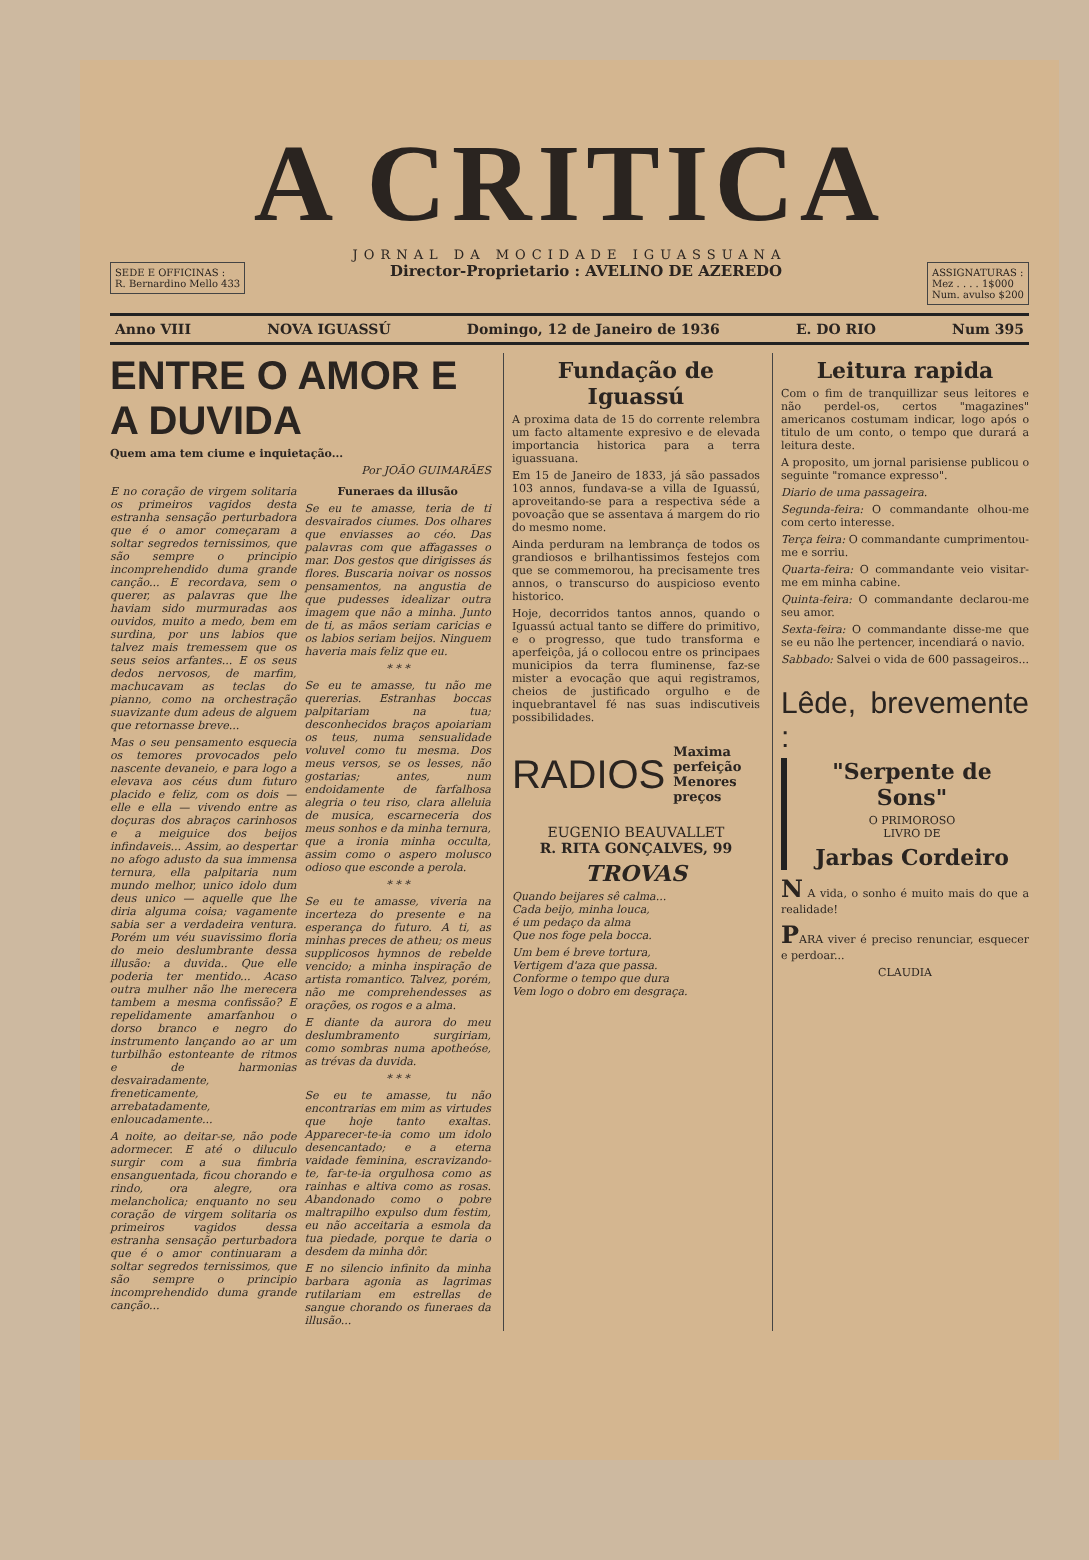A CRITICA
JORNAL DA MOCIDADE IGUASSUANA
SEDE E OFFICINAS :
R. Bernardino Mello 433
Director-Proprietario : AVELINO DE AZEREDO
ASSIGNATURAS :
Mez . . . . 1$000
Num. avulso $200
Anno VIII NOVA IGUASSÚ Domingo, 12 de Janeiro de 1936 E. DO RIO Num 395
ENTRE O AMOR E A DUVIDA
Quem ama tem ciume e inquietação...
Por JOÃO GUIMARÃES
E no coração de virgem solitaria os primeiros vagidos desta estranha sensação perturbadora que é o amor começaram a soltar segredos ternissimos, que são sempre o principio incomprehendido duma grande canção... E recordava, sem o querer, as palavras que lhe haviam sido murmuradas aos ouvidos, muito a medo, bem em surdina, por uns labios que talvez mais tremessem que os seus seios arfantes... E os seus dedos nervosos, de marfim, machucavam as teclas do pianno, como na orchestração suavizante dum adeus de alguem que retornasse breve...
Mas o seu pensamento esquecia os temores provocados pelo nascente devaneio, e para logo a elevava aos céus dum futuro placido e feliz, com os dois — elle e ella — vivendo entre as doçuras dos abraços carinhosos e a meiguice dos beijos infindaveis... Assim, ao despertar no afogo adusto da sua immensa ternura, ella palpitaria num mundo melhor, unico idolo dum deus unico — aquelle que lhe diria alguma coisa; vagamente sabia ser a verdadeira ventura. Porém um véu suavissimo floria do meio deslumbrante dessa illusão: a duvida.. Que elle poderia ter mentido... Acaso outra mulher não lhe merecera tambem a mesma confissão? E repelidamente amarfanhou o dorso branco e negro do instrumento lançando ao ar um turbilhão estonteante de ritmos e de harmonias desvairadamente, freneticamente, arrebatadamente, enloucadamente...
A noite, ao deitar-se, não pode adormecer. E até o diluculo surgir com a sua fimbria ensanguentada, ficou chorando e rindo, ora alegre, ora melancholica; enquanto no seu coração de virgem solitaria os primeiros vagidos dessa estranha sensação perturbadora que é o amor continuaram a soltar segredos ternissimos, que são sempre o principio incomprehendido duma grande canção...
Funeraes da illusão
Se eu te amasse, teria de ti desvairados ciumes. Dos olhares que enviasses ao céo. Das palavras com que affagasses o mar. Dos gestos que dirigisses ás flores. Buscaria noivar os nossos pensamentos, na angustia de que pudesses idealizar outra imagem que não a minha. Junto de ti, as mãos seriam caricias e os labios seriam beijos. Ninguem haveria mais feliz que eu.
* * *
Se eu te amasse, tu não me quererias. Estranhas boccas palpitariam na tua; desconhecidos braços apoiariam os teus, numa sensualidade voluvel como tu mesma. Dos meus versos, se os lesses, não gostarias; antes, num endoidamente de farfalhosa alegria o teu riso, clara alleluia de musica, escarneceria dos meus sonhos e da minha ternura, que a ironia minha occulta, assim como o aspero molusco odioso que esconde a perola.
* * *
Se eu te amasse, viveria na incerteza do presente e na esperança do futuro. A ti, as minhas preces de atheu; os meus supplicosos hymnos de rebelde vencido; a minha inspiração de artista romantico. Talvez, porém, não me comprehendesses as orações, os rogos e a alma.
E diante da aurora do meu deslumbramento surgiriam, como sombras numa apotheóse, as trévas da duvida.
* * *
Se eu te amasse, tu não encontrarias em mim as virtudes que hoje tanto exaltas. Apparecer-te-ia como um idolo desencantado; e a eterna vaidade feminina, escravizando-te, far-te-ia orgulhosa como as rainhas e altiva como as rosas. Abandonado como o pobre maltrapilho expulso dum festim, eu não acceitaria a esmola da tua piedade, porque te daria o desdem da minha dôr.
E no silencio infinito da minha barbara agonia as lagrimas rutilariam em estrellas de sangue chorando os funeraes da illusão...
Fundação de Iguassú
A proxima data de 15 do corrente relembra um facto altamente expresivo e de elevada importancia historica para a terra iguassuana.
Em 15 de Janeiro de 1833, já são passados 103 annos, fundava-se a villa de Iguassú, aproveitando-se para a respectiva séde a povoação que se assentava á margem do rio do mesmo nome.
Ainda perduram na lembrança de todos os grandiosos e brilhantissimos festejos com que se commemorou, ha precisamente tres annos, o transcurso do auspicioso evento historico.
Hoje, decorridos tantos annos, quando o Iguassú actual tanto se differe do primitivo, e o progresso, que tudo transforma e aperfeiçôa, já o collocou entre os principaes municipios da terra fluminense, faz-se mister a evocação que aqui registramos, cheios de justificado orgulho e de inquebrantavel fé nas suas indiscutiveis possibilidades.
RADIOS Maxima perfeição Menores preços
EUGENIO BEAUVALLET
R. RITA GONÇALVES, 99
TROVAS
Quando beijares sê calma...
Cada beijo, minha louca,
é um pedaço da alma
Que nos foge pela bocca.
Um bem é breve tortura,
Vertigem d'aza que passa.
Conforme o tempo que dura
Vem logo o dobro em desgraça.
Leitura rapida
Com o fim de tranquillizar seus leitores e não perdel-os, certos "magazines" americanos costumam indicar, logo após o titulo de um conto, o tempo que durará a leitura deste.
A proposito, um jornal parisiense publicou o seguinte "romance expresso".
Diario de uma passageira.
Segunda-feira: O commandante olhou-me com certo interesse.
Terça feira: O commandante cumprimentou-me e sorriu.
Quarta-feira: O commandante veio visitar-me em minha cabine.
Quinta-feira: O commandante declarou-me seu amor.
Sexta-feira: O commandante disse-me que se eu não lhe pertencer, incendiará o navio.
Sabbado: Salvei o vida de 600 passageiros...
Lêde, brevemente :
"Serpente de Sons"
O PRIMOROSO
LIVRO DE
Jarbas Cordeiro
N A vida, o sonho é muito mais do que a realidade!
PARA viver é preciso renunciar, esquecer e perdoar...
CLAUDIA